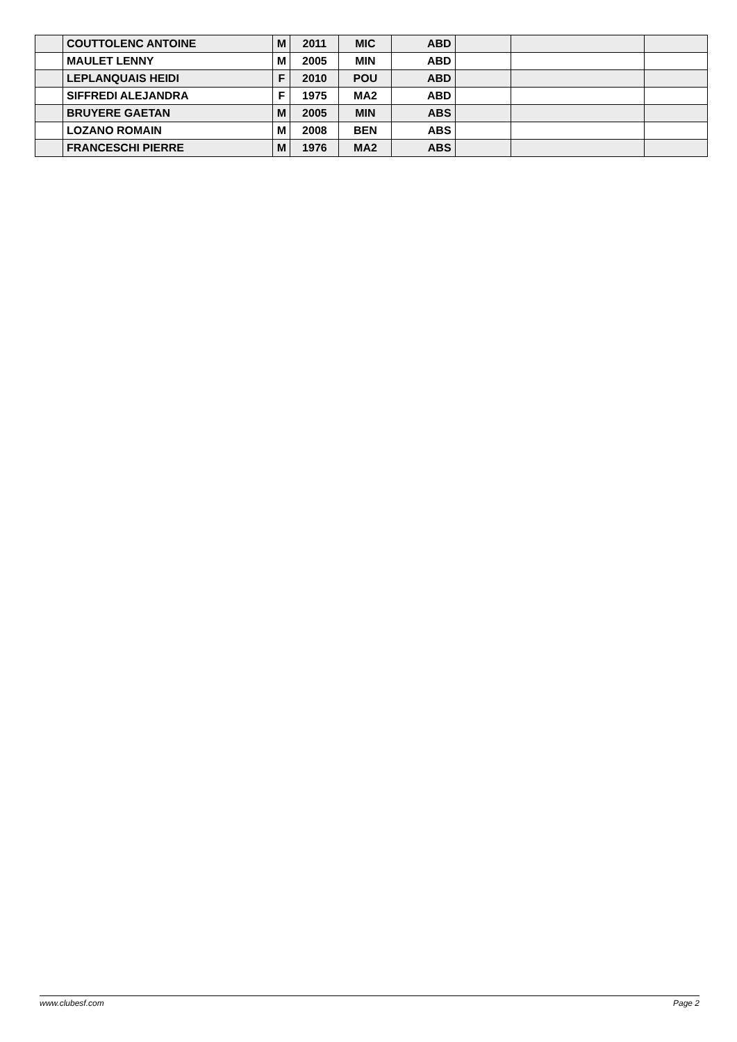| | COUTTOLENC ANTOINE | M | 2011 | MIC | ABD | | | |
| | MAULET LENNY | M | 2005 | MIN | ABD | | | |
| | LEPLANQUAIS HEIDI | F | 2010 | POU | ABD | | | |
| | SIFFREDI ALEJANDRA | F | 1975 | MA2 | ABD | | | |
| | BRUYERE GAETAN | M | 2005 | MIN | ABS | | | |
| | LOZANO ROMAIN | M | 2008 | BEN | ABS | | | |
| | FRANCESCHI PIERRE | M | 1976 | MA2 | ABS | | | |
www.clubesf.com Page 2